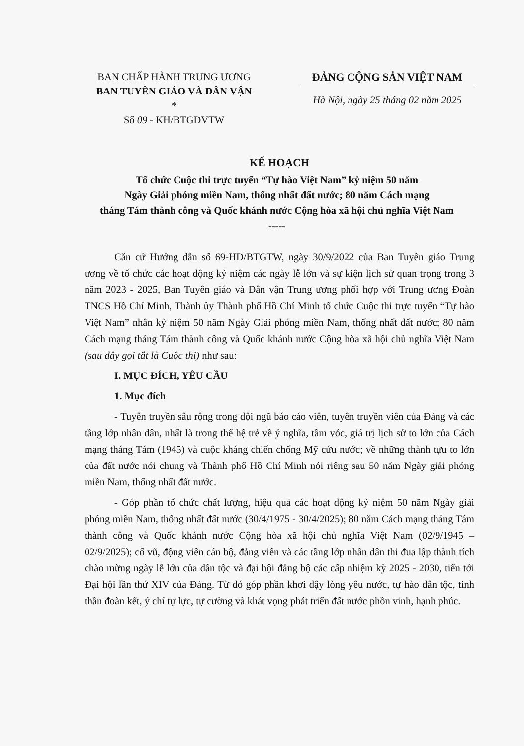BAN CHẤP HÀNH TRUNG ƯƠNG
BAN TUYÊN GIÁO VÀ DÂN VẬN
*
Số 09 - KH/BTGDVTW
ĐẢNG CỘNG SẢN VIỆT NAM
Hà Nội, ngày 25 tháng 02 năm 2025
KẾ HOẠCH
Tổ chức Cuộc thi trực tuyến “Tự hào Việt Nam” kỷ niệm 50 năm
Ngày Giải phóng miền Nam, thống nhất đất nước; 80 năm Cách mạng
tháng Tám thành công và Quốc khánh nước Cộng hòa xã hội chủ nghĩa Việt Nam
-----
Căn cứ Hướng dẫn số 69-HD/BTGTW, ngày 30/9/2022 của Ban Tuyên giáo Trung ương về tổ chức các hoạt động kỷ niệm các ngày lễ lớn và sự kiện lịch sử quan trọng trong 3 năm 2023 - 2025, Ban Tuyên giáo và Dân vận Trung ương phối hợp với Trung ương Đoàn TNCS Hồ Chí Minh, Thành ủy Thành phố Hồ Chí Minh tổ chức Cuộc thi trực tuyến “Tự hào Việt Nam” nhân kỷ niệm 50 năm Ngày Giải phóng miền Nam, thống nhất đất nước; 80 năm Cách mạng tháng Tám thành công và Quốc khánh nước Cộng hòa xã hội chủ nghĩa Việt Nam (sau đây gọi tắt là Cuộc thi) như sau:
I. MỤC ĐÍCH, YÊU CẦU
1. Mục đích
- Tuyên truyền sâu rộng trong đội ngũ báo cáo viên, tuyên truyền viên của Đảng và các tầng lớp nhân dân, nhất là trong thế hệ trẻ về ý nghĩa, tầm vóc, giá trị lịch sử to lớn của Cách mạng tháng Tám (1945) và cuộc kháng chiến chống Mỹ cứu nước; về những thành tựu to lớn của đất nước nói chung và Thành phố Hồ Chí Minh nói riêng sau 50 năm Ngày giải phóng miền Nam, thống nhất đất nước.
- Góp phần tổ chức chất lượng, hiệu quả các hoạt động kỷ niệm 50 năm Ngày giải phóng miền Nam, thống nhất đất nước (30/4/1975 - 30/4/2025); 80 năm Cách mạng tháng Tám thành công và Quốc khánh nước Cộng hòa xã hội chủ nghĩa Việt Nam (02/9/1945 – 02/9/2025); cổ vũ, động viên cán bộ, đảng viên và các tầng lớp nhân dân thi đua lập thành tích chào mừng ngày lễ lớn của dân tộc và đại hội đảng bộ các cấp nhiệm kỳ 2025 - 2030, tiến tới Đại hội lần thứ XIV của Đảng. Từ đó góp phần khơi dậy lòng yêu nước, tự hào dân tộc, tinh thần đoàn kết, ý chí tự lực, tự cường và khát vọng phát triển đất nước phồn vinh, hạnh phúc.